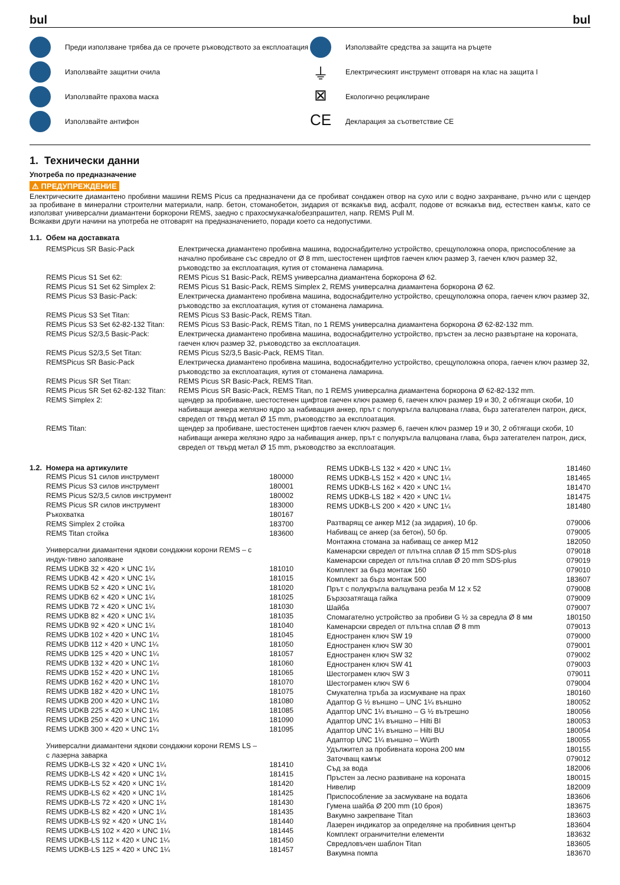bul bul
Преди използване трябва да се прочете ръководството за експлоатация
Използвайте защитни очила
Използвайте прахова маска
Използвайте антифон
Използвайте средства за защита на ръцете
⏚ Електрическият инструмент отговаря на клас на защита I
⊠ Екологично рециклиране
CE Декларация за съответствие CE
1. Технически данни
Употреба по предназначение
⚠ ПРЕДУПРЕЖДЕНИЕ
Електрическите диамантено пробивни машини REMS Picus са предназначени да се пробиват сондажен отвор на сухо или с водно захранване, ръчно или с щендер за пробиване в минерални строителни материали, напр. бетон, стоманобетон, зидария от всякакъв вид, асфалт, подове от всякакъв вид, естествен камък, като се използват универсални диамантени боркорони REMS, заедно с прахосмукачка/обезпрашител, напр. REMS Pull M.
Всякакви други начини на употреба не отговарят на предназначението, поради което са недопустими.
1.1. Обем на доставката
| REMSPicus SR Basic-Pack | Електрическа диамантено пробивна машина, водоснабдително устройство, срещуположна опора, приспособление за начално пробиване със свредло от Ø 8 mm, шестостенен щифтов гаечен ключ размер 3, гаечен ключ размер 32, ръководство за експлоатация, кутия от стоманена ламарина. |
| REMS Picus S1 Set 62: | REMS Picus S1 Basic-Pack, REMS универсална диамантена боркорона Ø 62. |
| REMS Picus S1 Set 62 Simplex 2: | REMS Picus S1 Basic-Pack, REMS Simplex 2, REMS универсална диамантена боркорона Ø 62. |
| REMS Picus S3 Basic-Pack: | Електрическа диамантено пробивна машина, водоснабдително устройство, срещуположна опора, гаечен ключ размер 32, ръководство за експлоатация, кутия от стоманена ламарина. |
| REMS Picus S3 Set Titan: | REMS Picus S3 Basic-Pack, REMS Titan. |
| REMS Picus S3 Set 62-82-132 Titan: | REMS Picus S3 Basic-Pack, REMS Titan, по 1 REMS универсална диамантена боркорона Ø 62-82-132 mm. |
| REMS Picus S2/3,5 Basic-Pack: | Електрическа диамантено пробивна машина, водоснабдително устройство, пръстен за лесно развъртане на короната, гаечен ключ размер 32, ръководство за експлоатация. |
| REMS Picus S2/3,5 Set Titan: | REMS Picus S2/3,5 Basic-Pack, REMS Titan. |
| REMSPicus SR Basic-Pack | Електрическа диамантено пробивна машина, водоснабдително устройство, срещуположна опора, гаечен ключ размер 32, ръководство за експлоатация, кутия от стоманена ламарина. |
| REMS Picus SR Set Titan: | REMS Picus SR Basic-Pack, REMS Titan. |
| REMS Picus SR Set 62-82-132 Titan: | REMS Picus SR Basic-Pack, REMS Titan, по 1 REMS универсална диамантена боркорона Ø 62-82-132 mm. |
| REMS Simplex 2: | щендер за пробиване, шестостенен щифтов гаечен ключ размер 6, гаечен ключ размер 19 и 30, 2 обтягащи скоби, 10 набиващи анкера желязно ядро за набиващия анкер, прът с полукръгла валцована глава, бърз затегателен патрон, диск, свредел от твърд метал Ø 15 mm, ръководство за експлоатация. |
| REMS Titan: | щендер за пробиване, шестостенен щифтов гаечен ключ размер 6, гаечен ключ размер 19 и 30, 2 обтягащи скоби, 10 набиващи анкера желязно ядро за набиващия анкер, прът с полукръгла валцована глава, бърз затегателен патрон, диск, свредел от твърд метал Ø 15 mm, ръководство за експлоатация. |
1.2. Номера на артикулите
| REMS Picus S1 силов инструмент | 180000 |
| REMS Picus S3 силов инструмент | 180001 |
| REMS Picus S2/3,5 силов инструмент | 180002 |
| REMS Picus SR силов инструмент | 183000 |
| Ръкохватка | 180167 |
| REMS Simplex 2 стойка | 183700 |
| REMS Titan стойка | 183600 |
| Универсални диамантени ядкови сондажни корони REMS – с индук-тивно запояване | |
| REMS UDKB 32 × 420 × UNC 1¼ | 181010 |
| REMS UDKB 42 × 420 × UNC 1¼ | 181015 |
| REMS UDKB 52 × 420 × UNC 1¼ | 181020 |
| REMS UDKB 62 × 420 × UNC 1¼ | 181025 |
| REMS UDKB 72 × 420 × UNC 1¼ | 181030 |
| REMS UDKB 82 × 420 × UNC 1¼ | 181035 |
| REMS UDKB 92 × 420 × UNC 1¼ | 181040 |
| REMS UDKB 102 × 420 × UNC 1¼ | 181045 |
| REMS UDKB 112 × 420 × UNC 1¼ | 181050 |
| REMS UDKB 125 × 420 × UNC 1¼ | 181057 |
| REMS UDKB 132 × 420 × UNC 1¼ | 181060 |
| REMS UDKB 152 × 420 × UNC 1¼ | 181065 |
| REMS UDKB 162 × 420 × UNC 1¼ | 181070 |
| REMS UDKB 182 × 420 × UNC 1¼ | 181075 |
| REMS UDKB 200 × 420 × UNC 1¼ | 181080 |
| REMS UDKB 225 × 420 × UNC 1¼ | 181085 |
| REMS UDKB 250 × 420 × UNC 1¼ | 181090 |
| REMS UDKB 300 × 420 × UNC 1¼ | 181095 |
| Универсални диамантени ядкови сондажни корони REMS LS – с лазерна заварка | |
| REMS UDKB-LS 32 × 420 × UNC 1¼ | 181410 |
| REMS UDKB-LS 42 × 420 × UNC 1¼ | 181415 |
| REMS UDKB-LS 52 × 420 × UNC 1¼ | 181420 |
| REMS UDKB-LS 62 × 420 × UNC 1¼ | 181425 |
| REMS UDKB-LS 72 × 420 × UNC 1¼ | 181430 |
| REMS UDKB-LS 82 × 420 × UNC 1¼ | 181435 |
| REMS UDKB-LS 92 × 420 × UNC 1¼ | 181440 |
| REMS UDKB-LS 102 × 420 × UNC 1¼ | 181445 |
| REMS UDKB-LS 112 × 420 × UNC 1¼ | 181450 |
| REMS UDKB-LS 125 × 420 × UNC 1¼ | 181457 |
| REMS UDKB-LS 132 × 420 × UNC 1¼ | 181460 |
| REMS UDKB-LS 152 × 420 × UNC 1¼ | 181465 |
| REMS UDKB-LS 162 × 420 × UNC 1¼ | 181470 |
| REMS UDKB-LS 182 × 420 × UNC 1¼ | 181475 |
| REMS UDKB-LS 200 × 420 × UNC 1¼ | 181480 |
| Разтварящ се анкер M12 (за зидария), 10 бр. | 079006 |
| Набиващ се анкер (за бетон), 50 бр. | 079005 |
| Монтажна стомана за набиващ се анкер M12 | 182050 |
| Каменарски свредел от плътна сплав Ø 15 mm SDS-plus | 079018 |
| Каменарски свредел от плътна сплав Ø 20 mm SDS-plus | 079019 |
| Комплект за бърз монтаж 160 | 079010 |
| Комплект за бърз монтаж 500 | 183607 |
| Прът с полукръгла валцувана резба M 12 x 52 | 079008 |
| Бързозатягаща гайка | 079009 |
| Шайба | 079007 |
| Спомагателно устройство за пробиви G ½ за свредла Ø 8 мм | 180150 |
| Каменарски свредел от плътна сплав Ø 8 mm | 079013 |
| Едностранен ключ SW 19 | 079000 |
| Едностранен ключ SW 30 | 079001 |
| Едностранен ключ SW 32 | 079002 |
| Едностранен ключ SW 41 | 079003 |
| Шестограмен ключ SW 3 | 079011 |
| Шестограмен ключ SW 6 | 079004 |
| Смукателна тръба за изсмукване на прах | 180160 |
| Адаптор G ½ външно – UNC 1¼ външно | 180052 |
| Адаптор UNC 1¼ външно – G ½ вътрешно | 180056 |
| Адаптор UNC 1¼ външно – Hilti BI | 180053 |
| Адаптор UNC 1¼ външно – Hilti BU | 180054 |
| Адаптор UNC 1¼ външно – Würth | 180055 |
| Удължител за пробивната корона 200 мм | 180155 |
| Заточващ камък | 079012 |
| Съд за вода | 182006 |
| Пръстен за лесно развиване на короната | 180015 |
| Нивелир | 182009 |
| Приспособление за засмукване на водата | 183606 |
| Гумена шайба Ø 200 mm (10 броя) | 183675 |
| Вакумно закрепване Titan | 183603 |
| Лазерен индикатор за определяне на пробивния център | 183604 |
| Комплект ограничителни елементи | 183632 |
| Свредловъчен шаблон Titan | 183605 |
| Вакумна помпа | 183670 |